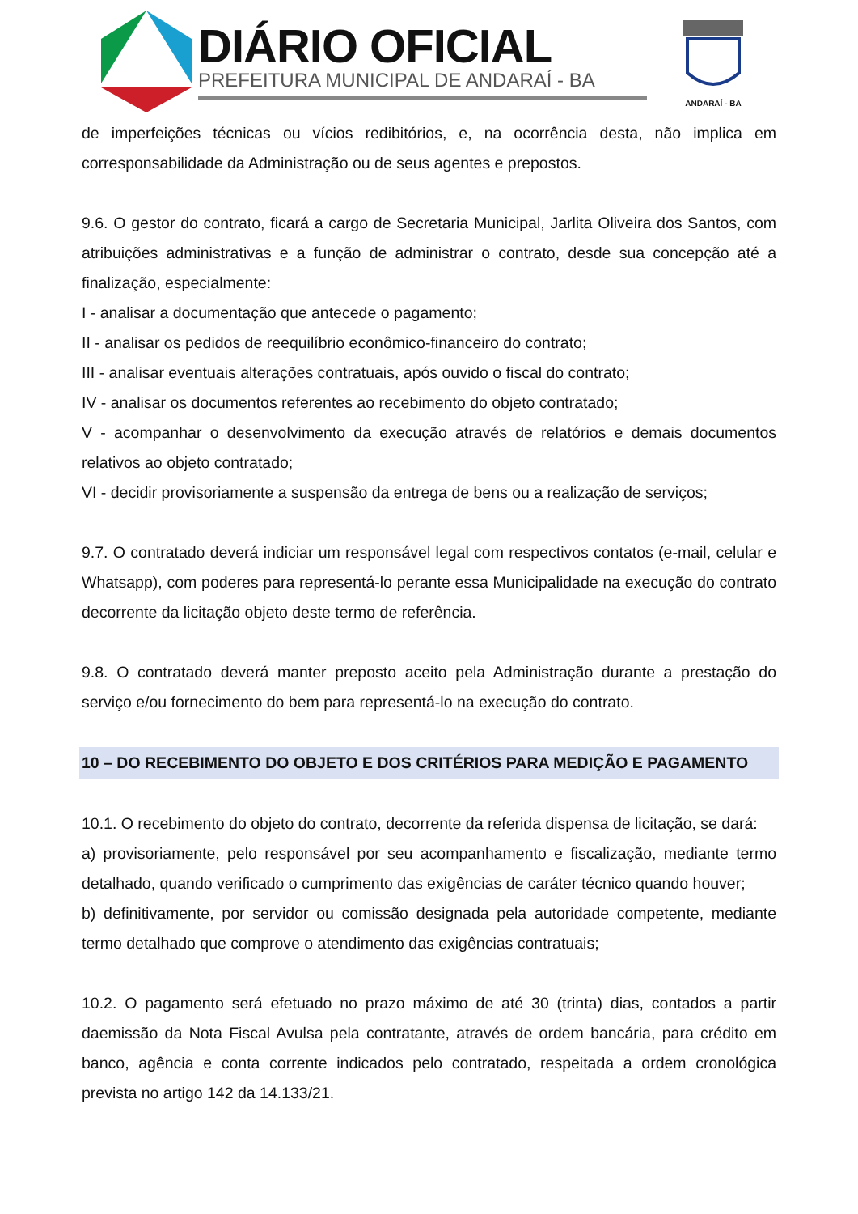DIÁRIO OFICIAL
PREFEITURA MUNICIPAL DE ANDARAÍ - BA
ANDARAÍ - BA
de imperfeições técnicas ou vícios redibitórios, e, na ocorrência desta, não implica em corresponsabilidade da Administração ou de seus agentes e prepostos.
9.6. O gestor do contrato, ficará a cargo de Secretaria Municipal, Jarlita Oliveira dos Santos, com atribuições administrativas e a função de administrar o contrato, desde sua concepção até a finalização, especialmente:
I - analisar a documentação que antecede o pagamento;
II - analisar os pedidos de reequilíbrio econômico-financeiro do contrato;
III - analisar eventuais alterações contratuais, após ouvido o fiscal do contrato;
IV - analisar os documentos referentes ao recebimento do objeto contratado;
V - acompanhar o desenvolvimento da execução através de relatórios e demais documentos relativos ao objeto contratado;
VI - decidir provisoriamente a suspensão da entrega de bens ou a realização de serviços;
9.7. O contratado deverá indiciar um responsável legal com respectivos contatos (e-mail, celular e Whatsapp), com poderes para representá-lo perante essa Municipalidade na execução do contrato decorrente da licitação objeto deste termo de referência.
9.8. O contratado deverá manter preposto aceito pela Administração durante a prestação do serviço e/ou fornecimento do bem para representá-lo na execução do contrato.
10 – DO RECEBIMENTO DO OBJETO E DOS CRITÉRIOS PARA MEDIÇÃO E PAGAMENTO
10.1. O recebimento do objeto do contrato, decorrente da referida dispensa de licitação, se dará:
a) provisoriamente, pelo responsável por seu acompanhamento e fiscalização, mediante termo detalhado, quando verificado o cumprimento das exigências de caráter técnico quando houver;
b) definitivamente, por servidor ou comissão designada pela autoridade competente, mediante termo detalhado que comprove o atendimento das exigências contratuais;
10.2. O pagamento será efetuado no prazo máximo de até 30 (trinta) dias, contados a partir daemissão da Nota Fiscal Avulsa pela contratante, através de ordem bancária, para crédito em banco, agência e conta corrente indicados pelo contratado, respeitada a ordem cronológica prevista no artigo 142 da 14.133/21.